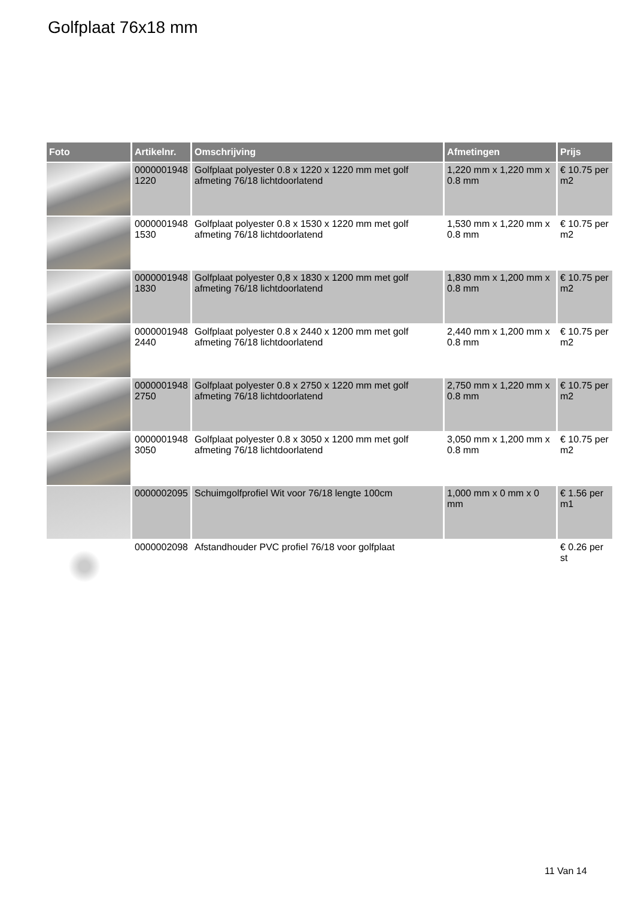Golfplaat 76x18 mm
| Foto | Artikelnr. | Omschrijving | Afmetingen | Prijs |
| --- | --- | --- | --- | --- |
| | 0000001948 1220 | Golfplaat polyester 0.8 x 1220 x 1220 mm met golf afmeting 76/18 lichtdoorlatend | 1,220 mm x 1,220 mm x 0.8 mm | € 10.75 per m2 |
| | 0000001948 1530 | Golfplaat polyester 0.8 x 1530 x 1220 mm met golf afmeting 76/18 lichtdoorlatend | 1,530 mm x 1,220 mm x 0.8 mm | € 10.75 per m2 |
| | 0000001948 1830 | Golfplaat polyester 0,8 x 1830 x 1200 mm met golf afmeting 76/18 lichtdoorlatend | 1,830 mm x 1,200 mm x 0.8 mm | € 10.75 per m2 |
| | 0000001948 2440 | Golfplaat polyester 0.8 x 2440 x 1200 mm met golf afmeting 76/18 lichtdoorlatend | 2,440 mm x 1,200 mm x 0.8 mm | € 10.75 per m2 |
| | 0000001948 2750 | Golfplaat polyester 0.8 x 2750 x 1220 mm met golf afmeting 76/18 lichtdoorlatend | 2,750 mm x 1,220 mm x 0.8 mm | € 10.75 per m2 |
| | 0000001948 3050 | Golfplaat polyester 0.8 x 3050 x 1200 mm met golf afmeting 76/18 lichtdoorlatend | 3,050 mm x 1,200 mm x 0.8 mm | € 10.75 per m2 |
| | 0000002095 | Schuimgolfprofiel Wit voor 76/18 lengte 100cm | 1,000 mm x 0 mm x 0 mm | € 1.56 per m1 |
| | 0000002098 | Afstandhouder PVC profiel 76/18 voor golfplaat | | € 0.26 per st |
11 Van 14